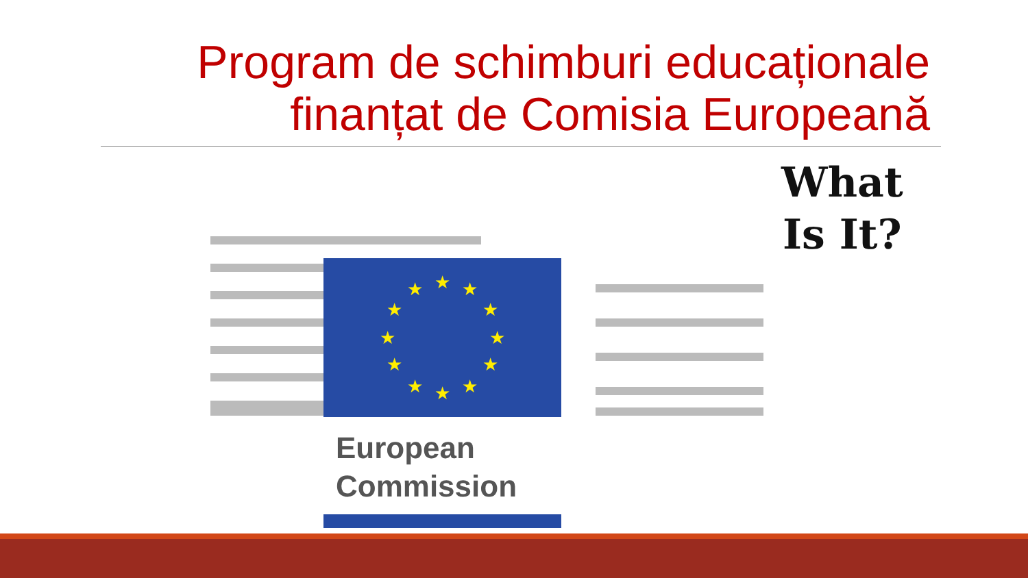Program de schimburi educaționale
finanțat de Comisia Europeană
★
★
★
★
★
★
★
★
★
★
★
★
European
Commission
What
Is It?